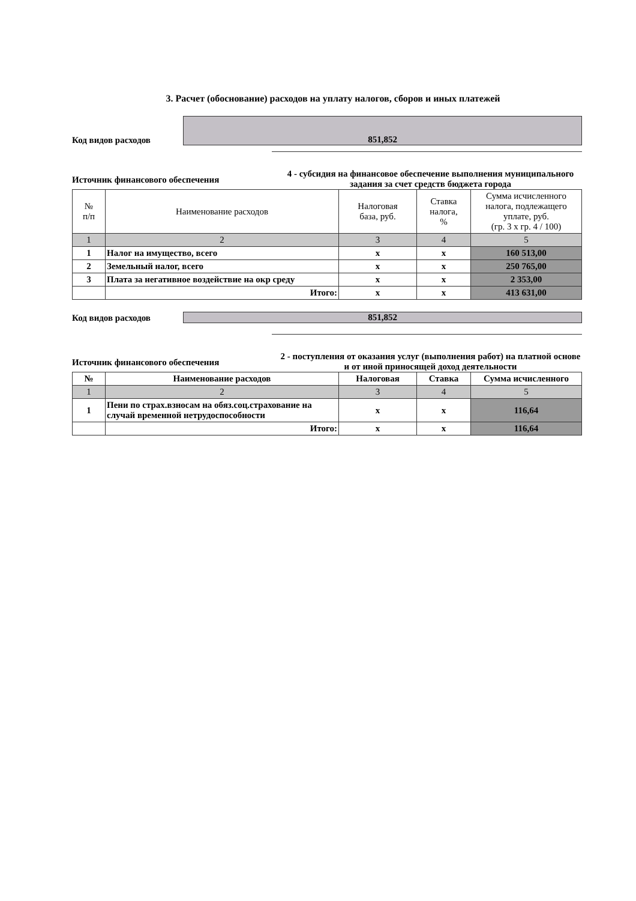3. Расчет (обоснование) расходов на уплату налогов, сборов и иных платежей
Код видов расходов
851,852
Источник финансового обеспечения
4 - субсидия на финансовое обеспечение выполнения муниципального задания за счет средств бюджета города
| № п/п | Наименование расходов | Налоговая база, руб. | Ставка налога, % | Сумма исчисленного налога, подлежащего уплате, руб. (гр. 3 х гр. 4 / 100) |
| --- | --- | --- | --- | --- |
| 1 | 2 | 3 | 4 | 5 |
| 1 | Налог на имущество, всего | x | x | 160 513,00 |
| 2 | Земельный налог, всего | x | x | 250 765,00 |
| 3 | Плата за негативное воздействие на окр среду | x | x | 2 353,00 |
| | Итого: | x | x | 413 631,00 |
Код видов расходов
851,852
Источник финансового обеспечения
2 - поступления от оказания услуг (выполнения работ) на платной основе и от иной приносящей доход деятельности
| № | Наименование расходов | Налоговая | Ставка | Сумма исчисленного |
| --- | --- | --- | --- | --- |
| 1 | 2 | 3 | 4 | 5 |
| 1 | Пени по страх.взносам на обяз.соц.страхование на случай временной нетрудоспособности | x | x | 116,64 |
| | Итого: | x | x | 116,64 |